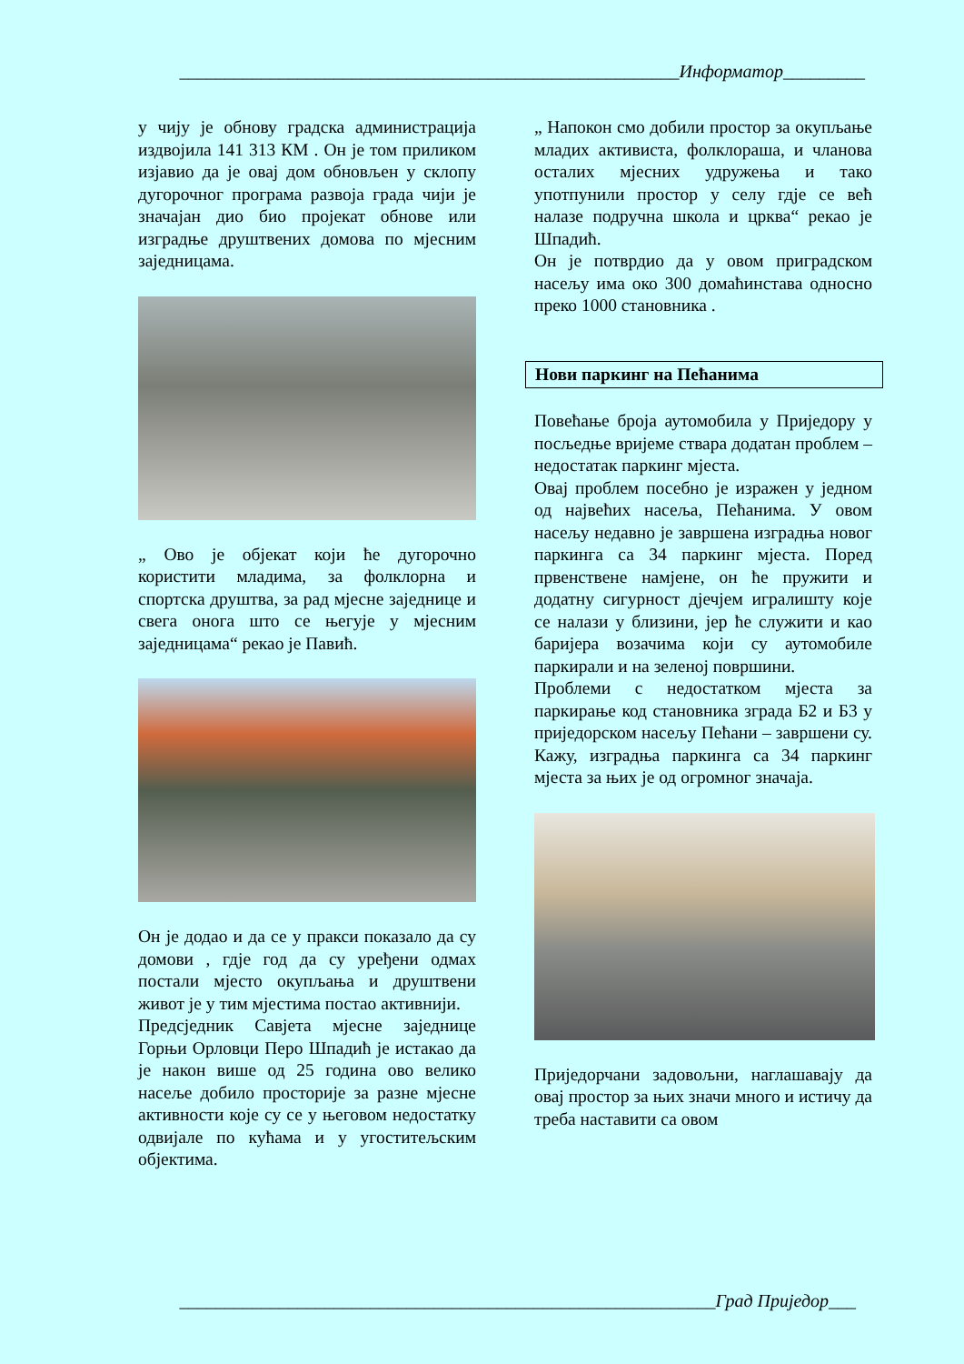_______________________________________________________Информатор_________
у чију је обнову градска администрација издвојила 141 313 КМ . Он је том приликом изјавио да је овај дом обновљен у склопу дугорочног програма развоја града чији је значајан дио био пројекат обнове или изградње друштвених домова по мјесним заједницама.
„ Ово је објекат који ће дугорочно користити младима, за фолклорна и спортска друштва, за рад мјесне заједнице и свега онога што се његује у мјесним заједницама“ рекао је Павић.
Он је додао и да се у пракси показало да су домови , гдје год да су уређени одмах постали мјесто окупљања и друштвени живот је у тим мјестима постао активнији.
Предсједник Савјета мјесне заједнице Горњи Орловци Перо Шпадић је истакао да је након више од 25 година ово велико насеље добило просторије за разне мјесне активности које су се у његовом недостатку одвијале по кућама и у угоститељским објектима.
„ Напокон смо добили простор за окупљање младих активиста, фолклораша, и чланова осталих мјесних удружења и тако употпунили простор у селу гдје се већ налазе подручна школа и црква“ рекао је Шпадић.
Он је потврдио да у овом приградском насељу има око 300 домаћинстава односно преко 1000 становника .
Нови паркинг на Пећанима
Повећање броја аутомобила у Приједору у посљедње вријеме ствара додатан проблем – недостатак паркинг мјеста.
Овај проблем посебно је изражен у једном од највећих насеља, Пећанима. У овом насељу недавно је завршена изградња новог паркинга са 34 паркинг мјеста. Поред првенствене намјене, он ће пружити и додатну сигурност дјечјем игралишту које се налази у близини, јер ће служити и као баријера возачима који су аутомобиле паркирали и на зеленој површини.
Проблеми с недостатком мјеста за паркирање код становника зграда Б2 и Б3 у приједорском насељу Пећани – завршени су. Кажу, изградња паркинга са 34 паркинг мјеста за њих је од огромног значаја.
Приједорчани задовољни, наглашавају да овај простор за њих значи много и истичу да треба наставити са овом
___________________________________________________________Град Приједор___